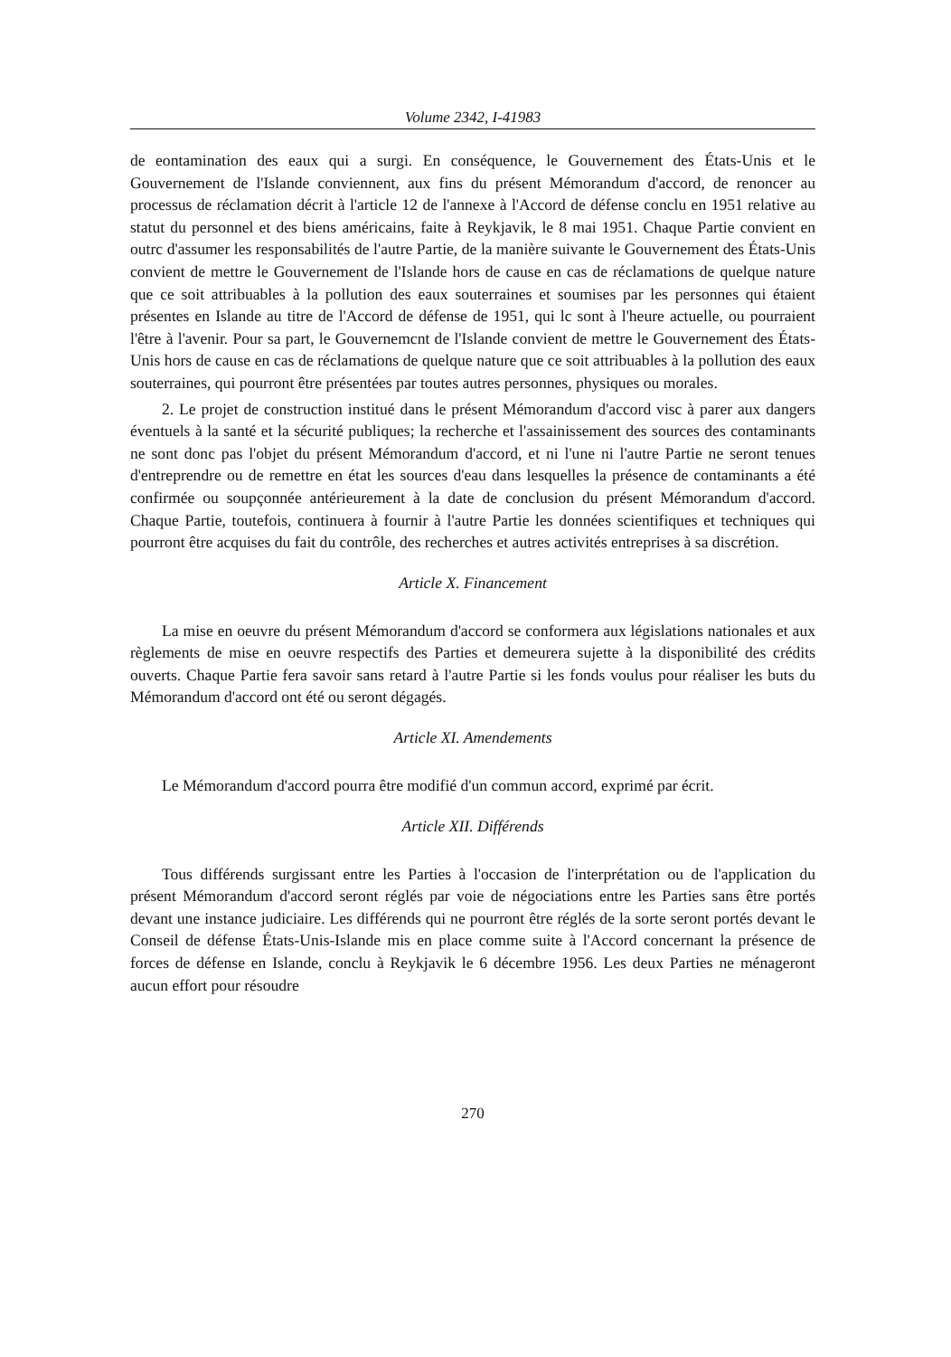Volume 2342, I-41983
de eontamination des eaux qui a surgi. En conséquence, le Gouvernement des États-Unis et le Gouvernement de l'Islande conviennent, aux fins du présent Mémorandum d'accord, de renoncer au processus de réclamation décrit à l'article 12 de l'annexe à l'Accord de défense conclu en 1951 relative au statut du personnel et des biens américains, faite à Reykjavik, le 8 mai 1951. Chaque Partie convient en outrc d'assumer les responsabilités de l'autre Partie, de la manière suivante le Gouvernement des États-Unis convient de mettre le Gouvernement de l'Islande hors de cause en cas de réclamations de quelque nature que ce soit attribuables à la pollution des eaux souterraines et soumises par les personnes qui étaient présentes en Islande au titre de l'Accord de défense de 1951, qui lc sont à l'heure actuelle, ou pourraient l'être à l'avenir. Pour sa part, le Gouvernemcnt de l'Islande convient de mettre le Gouvernement des États-Unis hors de cause en cas de réclamations de quelque nature que ce soit attribuables à la pollution des eaux souterraines, qui pourront être présentées par toutes autres personnes, physiques ou morales.
2. Le projet de construction institué dans le présent Mémorandum d'accord visc à parer aux dangers éventuels à la santé et la sécurité publiques; la recherche et l'assainissement des sources des contaminants ne sont donc pas l'objet du présent Mémorandum d'accord, et ni l'une ni l'autre Partie ne seront tenues d'entreprendre ou de remettre en état les sources d'eau dans lesquelles la présence de contaminants a été confirmée ou soupçonnée antérieurement à la date de conclusion du présent Mémorandum d'accord. Chaque Partie, toutefois, continuera à fournir à l'autre Partie les données scientifiques et techniques qui pourront être acquises du fait du contrôle, des recherches et autres activités entreprises à sa discrétion.
Article X. Financement
La mise en oeuvre du présent Mémorandum d'accord se conformera aux législations nationales et aux règlements de mise en oeuvre respectifs des Parties et demeurera sujette à la disponibilité des crédits ouverts. Chaque Partie fera savoir sans retard à l'autre Partie si les fonds voulus pour réaliser les buts du Mémorandum d'accord ont été ou seront dégagés.
Article XI. Amendements
Le Mémorandum d'accord pourra être modifié d'un commun accord, exprimé par écrit.
Article XII. Différends
Tous différends surgissant entre les Parties à l'occasion de l'interprétation ou de l'application du présent Mémorandum d'accord seront réglés par voie de négociations entre les Parties sans être portés devant une instance judiciaire. Les différends qui ne pourront être réglés de la sorte seront portés devant le Conseil de défense États-Unis-Islande mis en place comme suite à l'Accord concernant la présence de forces de défense en Islande, conclu à Reykjavik le 6 décembre 1956. Les deux Parties ne ménageront aucun effort pour résoudre
270